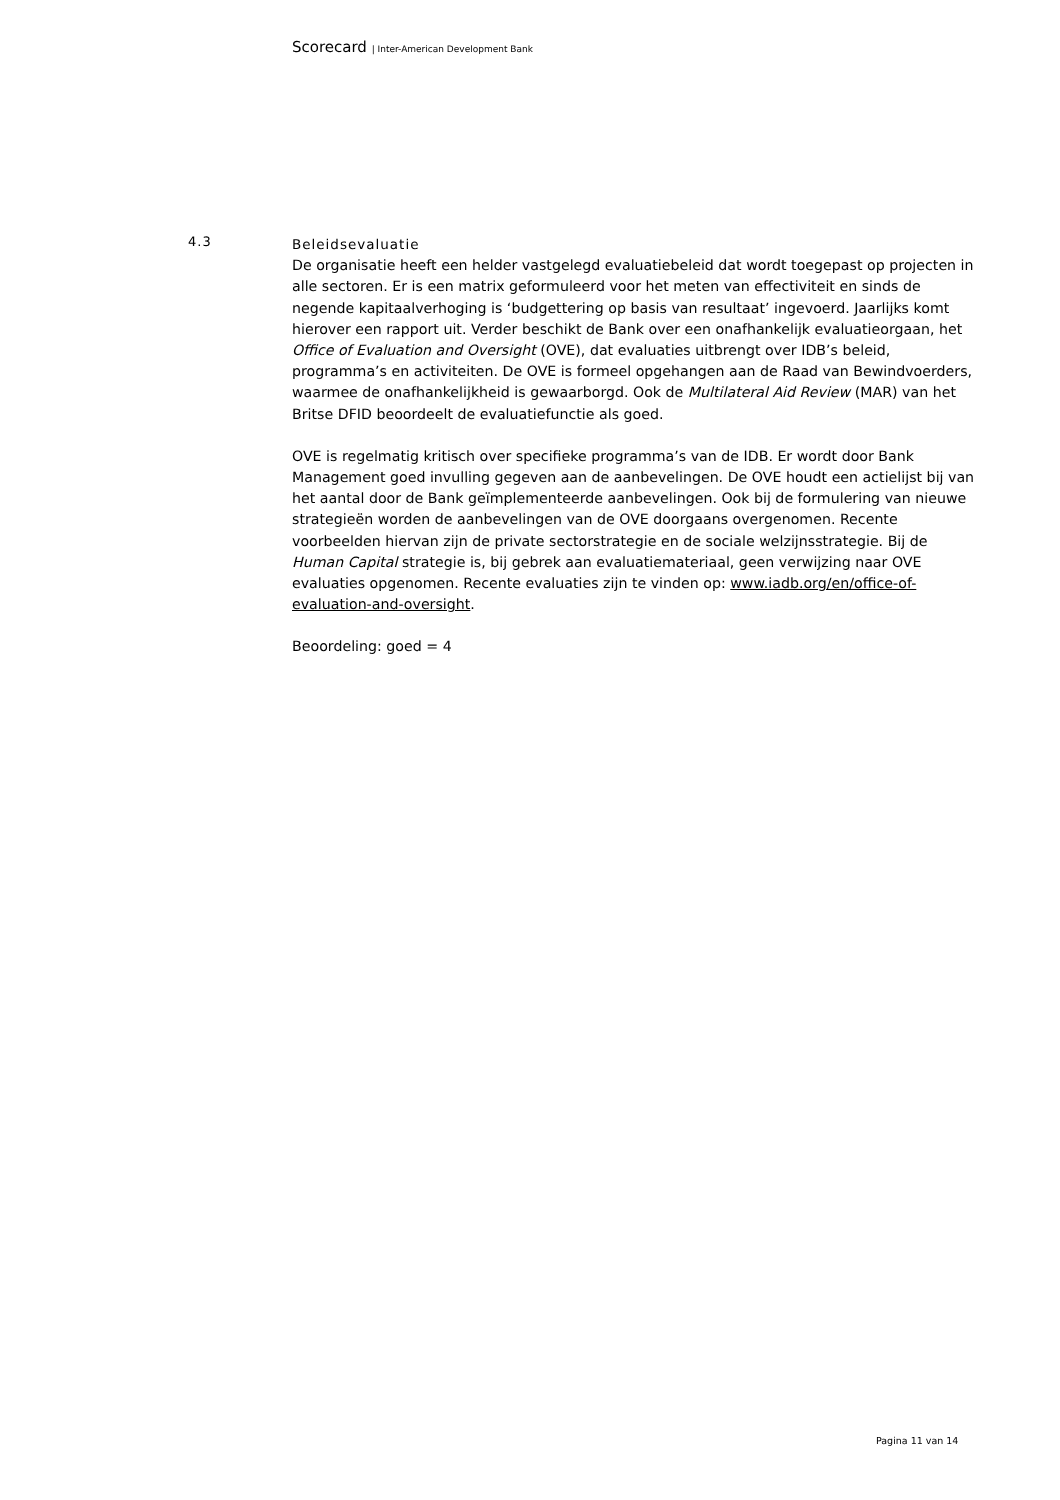Scorecard | Inter-American Development Bank
4.3
Beleidsevaluatie
De organisatie heeft een helder vastgelegd evaluatiebeleid dat wordt toegepast op projecten in alle sectoren. Er is een matrix geformuleerd voor het meten van effectiviteit en sinds de negende kapitaalverhoging is ‘budgettering op basis van resultaat’ ingevoerd. Jaarlijks komt hierover een rapport uit. Verder beschikt de Bank over een onafhankelijk evaluatieorgaan, het Office of Evaluation and Oversight (OVE), dat evaluaties uitbrengt over IDB’s beleid, programma’s en activiteiten. De OVE is formeel opgehangen aan de Raad van Bewindvoerders, waarmee de onafhankelijkheid is gewaarborgd. Ook de Multilateral Aid Review (MAR) van het Britse DFID beoordeelt de evaluatiefunctie als goed.
OVE is regelmatig kritisch over specifieke programma’s van de IDB. Er wordt door Bank Management goed invulling gegeven aan de aanbevelingen. De OVE houdt een actielijst bij van het aantal door de Bank geïmplementeerde aanbevelingen. Ook bij de formulering van nieuwe strategieën worden de aanbevelingen van de OVE doorgaans overgenomen. Recente voorbeelden hiervan zijn de private sectorstrategie en de sociale welzijnsstrategie. Bij de Human Capital strategie is, bij gebrek aan evaluatiemateriaal, geen verwijzing naar OVE evaluaties opgenomen. Recente evaluaties zijn te vinden op: www.iadb.org/en/office-of-evaluation-and-oversight.
Beoordeling: goed = 4
Pagina 11 van 14